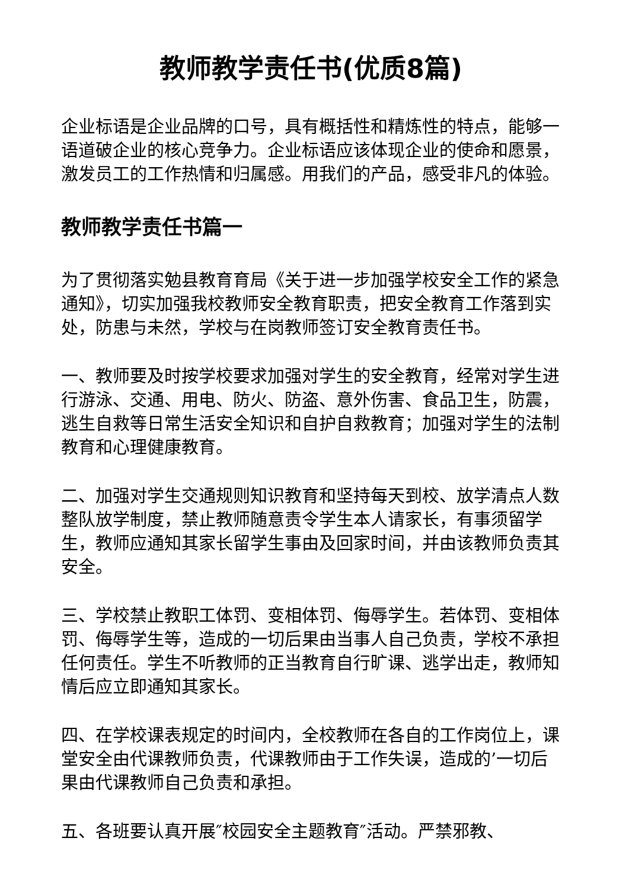教师教学责任书(优质8篇)
企业标语是企业品牌的口号，具有概括性和精炼性的特点，能够一语道破企业的核心竞争力。企业标语应该体现企业的使命和愿景，激发员工的工作热情和归属感。用我们的产品，感受非凡的体验。
教师教学责任书篇一
为了贯彻落实勉县教育育局《关于进一步加强学校安全工作的紧急通知》，切实加强我校教师安全教育职责，把安全教育工作落到实处，防患与未然，学校与在岗教师签订安全教育责任书。
一、教师要及时按学校要求加强对学生的安全教育，经常对学生进行游泳、交通、用电、防火、防盗、意外伤害、食品卫生，防震，逃生自救等日常生活安全知识和自护自救教育；加强对学生的法制教育和心理健康教育。
二、加强对学生交通规则知识教育和坚持每天到校、放学清点人数整队放学制度，禁止教师随意责令学生本人请家长，有事须留学生，教师应通知其家长留学生事由及回家时间，并由该教师负责其安全。
三、学校禁止教职工体罚、变相体罚、侮辱学生。若体罚、变相体罚、侮辱学生等，造成的一切后果由当事人自己负责，学校不承担任何责任。学生不听教师的正当教育自行旷课、逃学出走，教师知情后应立即通知其家长。
四、在学校课表规定的时间内，全校教师在各自的工作岗位上，课堂安全由代课教师负责，代课教师由于工作失误，造成的’一切后果由代课教师自己负责和承担。
五、各班要认真开展″校园安全主题教育″活动。严禁邪教、